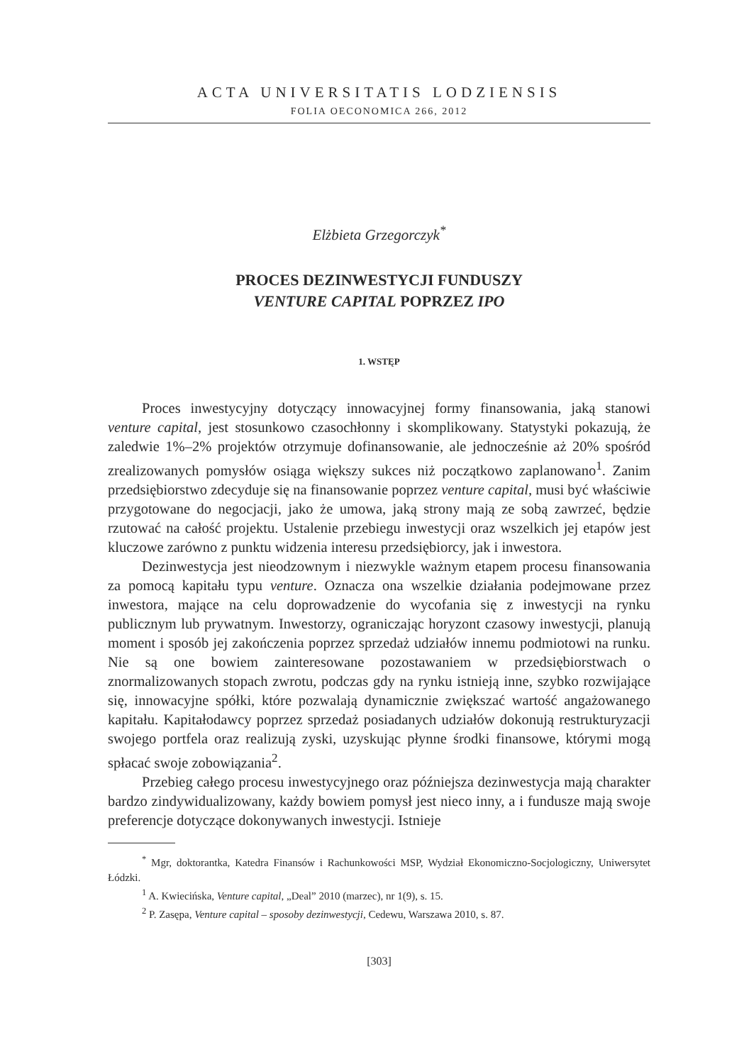ACTA UNIVERSITATIS LODZIENSIS
FOLIA OECONOMICA 266, 2012
Elżbieta Grzegorczyk<sup>*</sup>
PROCES DEZINWESTYCJI FUNDUSZY
VENTURE CAPITAL POPRZEZ IPO
1. WSTĘP
Proces inwestycyjny dotyczący innowacyjnej formy finansowania, jaką stanowi venture capital, jest stosunkowo czasochłonny i skomplikowany. Statystyki pokazują, że zaledwie 1%–2% projektów otrzymuje dofinansowanie, ale jednocześnie aż 20% spośród zrealizowanych pomysłów osiąga większy sukces niż początkowo zaplanowano<sup>1</sup>. Zanim przedsiębiorstwo zdecyduje się na finansowanie poprzez venture capital, musi być właściwie przygotowane do negocjacji, jako że umowa, jaką strony mają ze sobą zawrzeć, będzie rzutować na całość projektu. Ustalenie przebiegu inwestycji oraz wszelkich jej etapów jest kluczowe zarówno z punktu widzenia interesu przedsiębiorcy, jak i inwestora.
Dezinwestycja jest nieodzownym i niezwykle ważnym etapem procesu finansowania za pomocą kapitału typu venture. Oznacza ona wszelkie działania podejmowane przez inwestora, mające na celu doprowadzenie do wycofania się z inwestycji na rynku publicznym lub prywatnym. Inwestorzy, ograniczając horyzont czasowy inwestycji, planują moment i sposób jej zakończenia poprzez sprzedaż udziałów innemu podmiotowi na runku. Nie są one bowiem zainteresowane pozostawaniem w przedsiębiorstwach o znormalizowanych stopach zwrotu, podczas gdy na rynku istnieją inne, szybko rozwijające się, innowacyjne spółki, które pozwalają dynamicznie zwiększać wartość angażowanego kapitału. Kapitałodawcy poprzez sprzedaż posiadanych udziałów dokonują restrukturyzacji swojego portfela oraz realizują zyski, uzyskując płynne środki finansowe, którymi mogą spłacać swoje zobowiązania<sup>2</sup>.
Przebieg całego procesu inwestycyjnego oraz późniejsza dezinwestycja mają charakter bardzo zindywidualizowany, każdy bowiem pomysł jest nieco inny, a i fundusze mają swoje preferencje dotyczące dokonywanych inwestycji. Istnieje
<sup>*</sup> Mgr, doktorantka, Katedra Finansów i Rachunkowości MSP, Wydział Ekonomiczno-Socjologiczny, Uniwersytet Łódzki.
<sup>1</sup> A. Kwiecińska, Venture capital, „Deal” 2010 (marzec), nr 1(9), s. 15.
<sup>2</sup> P. Zasępa, Venture capital – sposoby dezinwestycji, Cedewu, Warszawa 2010, s. 87.
[303]